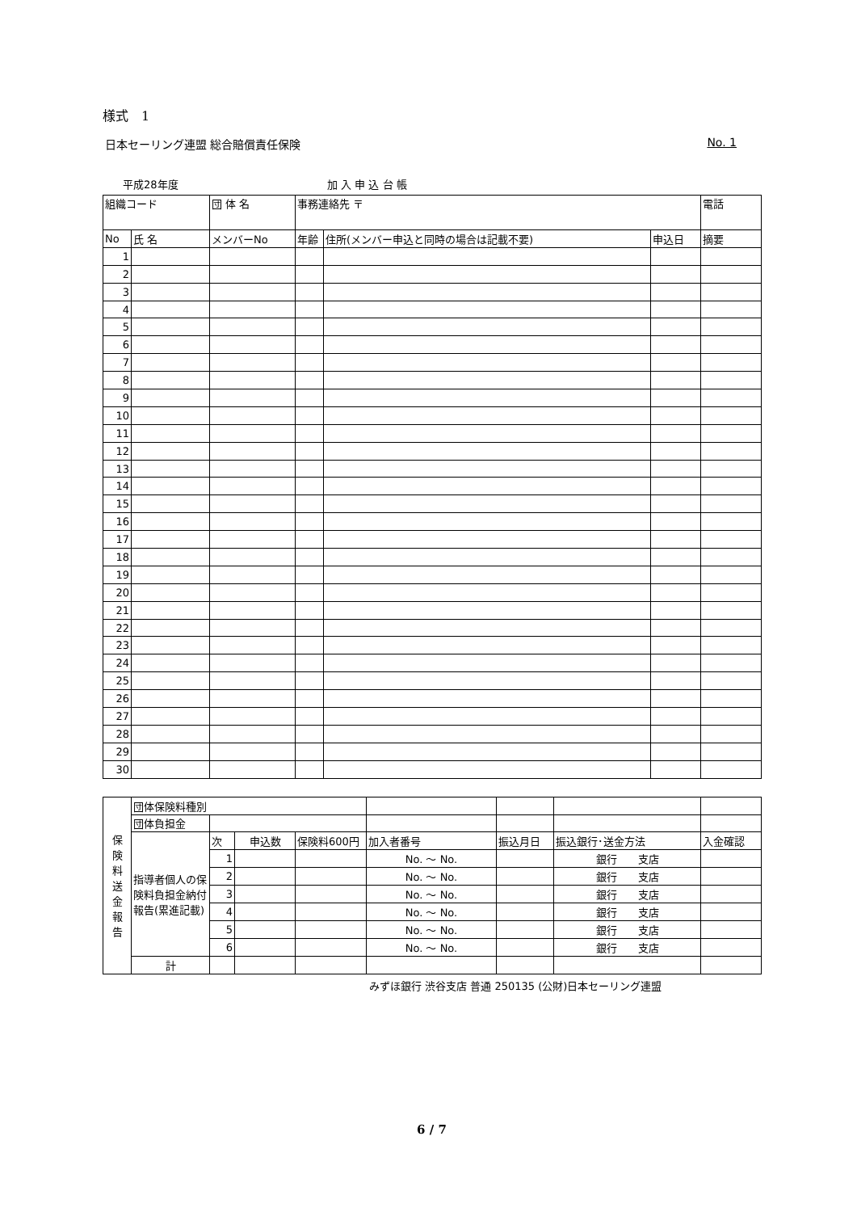様式　1
日本セーリング連盟 総合賠償責任保険 No. 1
平成28年度 加 入 申 込 台 帳
| 組織コード | | 団 体 名 | 事務連絡先 〒 | | | 電話 |
| --- | --- | --- | --- | --- | --- | --- |
| No | 氏 名 | メンバーNo | 年齢 | 住所(メンバー申込と同時の場合は記載不要) | 申込日 | 摘要 |
| 1 | | | | | | |
| 2 | | | | | | |
| 3 | | | | | | |
| 4 | | | | | | |
| 5 | | | | | | |
| 6 | | | | | | |
| 7 | | | | | | |
| 8 | | | | | | |
| 9 | | | | | | |
| 10 | | | | | | |
| 11 | | | | | | |
| 12 | | | | | | |
| 13 | | | | | | |
| 14 | | | | | | |
| 15 | | | | | | |
| 16 | | | | | | |
| 17 | | | | | | |
| 18 | | | | | | |
| 19 | | | | | | |
| 20 | | | | | | |
| 21 | | | | | | |
| 22 | | | | | | |
| 23 | | | | | | |
| 24 | | | | | | |
| 25 | | | | | | |
| 26 | | | | | | |
| 27 | | | | | | |
| 28 | | | | | | |
| 29 | | | | | | |
| 30 | | | | | | |
| 保 険 料 送 金 報 告 | 団体保険料種別 | | | | | | | |
| | 団体負担金 | | | | | | | |
| | 指導者個人の保険料負担金納付報告(累進記載) | 次 | 申込数 | 保険料600円 | 加入者番号 | 振込月日 | 振込銀行･送金方法 | 入金確認 |
| | | 1 | | | No. ～ No. | | 銀行 支店 | |
| | | 2 | | | No. ～ No. | | 銀行 支店 | |
| | | 3 | | | No. ～ No. | | 銀行 支店 | |
| | | 4 | | | No. ～ No. | | 銀行 支店 | |
| | | 5 | | | No. ～ No. | | 銀行 支店 | |
| | | 6 | | | No. ～ No. | | 銀行 支店 | |
| | 計 | | | | | | | |
みずほ銀行 渋谷支店 普通 250135 (公財)日本セーリング連盟
6 / 7